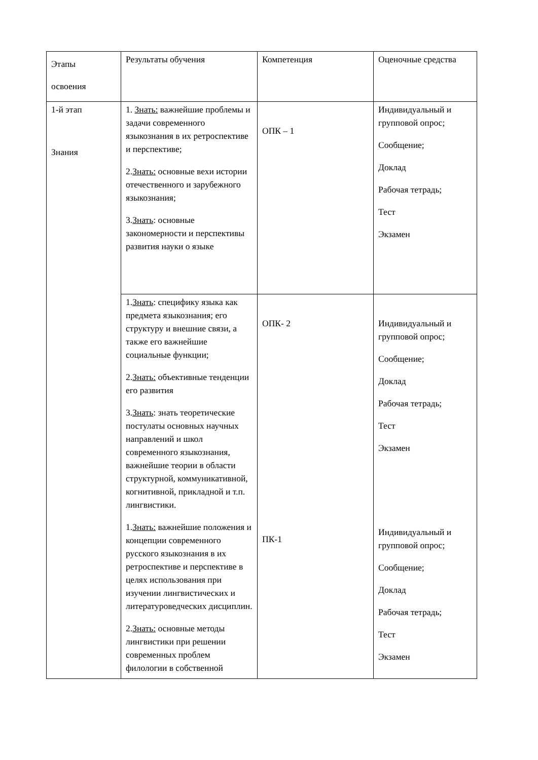| Этапы освоения | Результаты обучения | Компетенция | Оценочные средства |
| 1-й этап Знания | 1. Знать: важнейшие проблемы и задачи современного языкознания в их ретроспективе и перспективе; 2. Знать: основные вехи истории отечественного и зарубежного языкознания; 3. Знать : основные закономерности и перспективы развития науки о языке | ОПК – 1 | Индивидуальный и групповой опрос; Сообщение; Доклад Рабочая тетрадь; Тест Экзамен |
| | 1. Знать : специфику языка как предмета языкознания; его структуру и внешние связи, а также его важнейшие социальные функции; 2. Знать: объективные тенденции его развития 3. Знать : знать теоретические постулаты основных научных направлений и школ современного языкознания, важнейшие теории в области структурной, коммуникативной, когнитивной, прикладной и т.п. лингвистики. 1. Знать: важнейшие положения и концепции современного русского языкознания в их ретроспективе и перспективе в целях использования при изучении лингвистических и литературоведческих дисциплин. 2. Знать: основные методы лингвистики при решении современных проблем филологии в собственной | ОПК- 2 ПК-1 | Индивидуальный и групповой опрос; Сообщение; Доклад Рабочая тетрадь; Тест Экзамен Индивидуальный и групповой опрос; Сообщение; Доклад Рабочая тетрадь; Тест Экзамен |